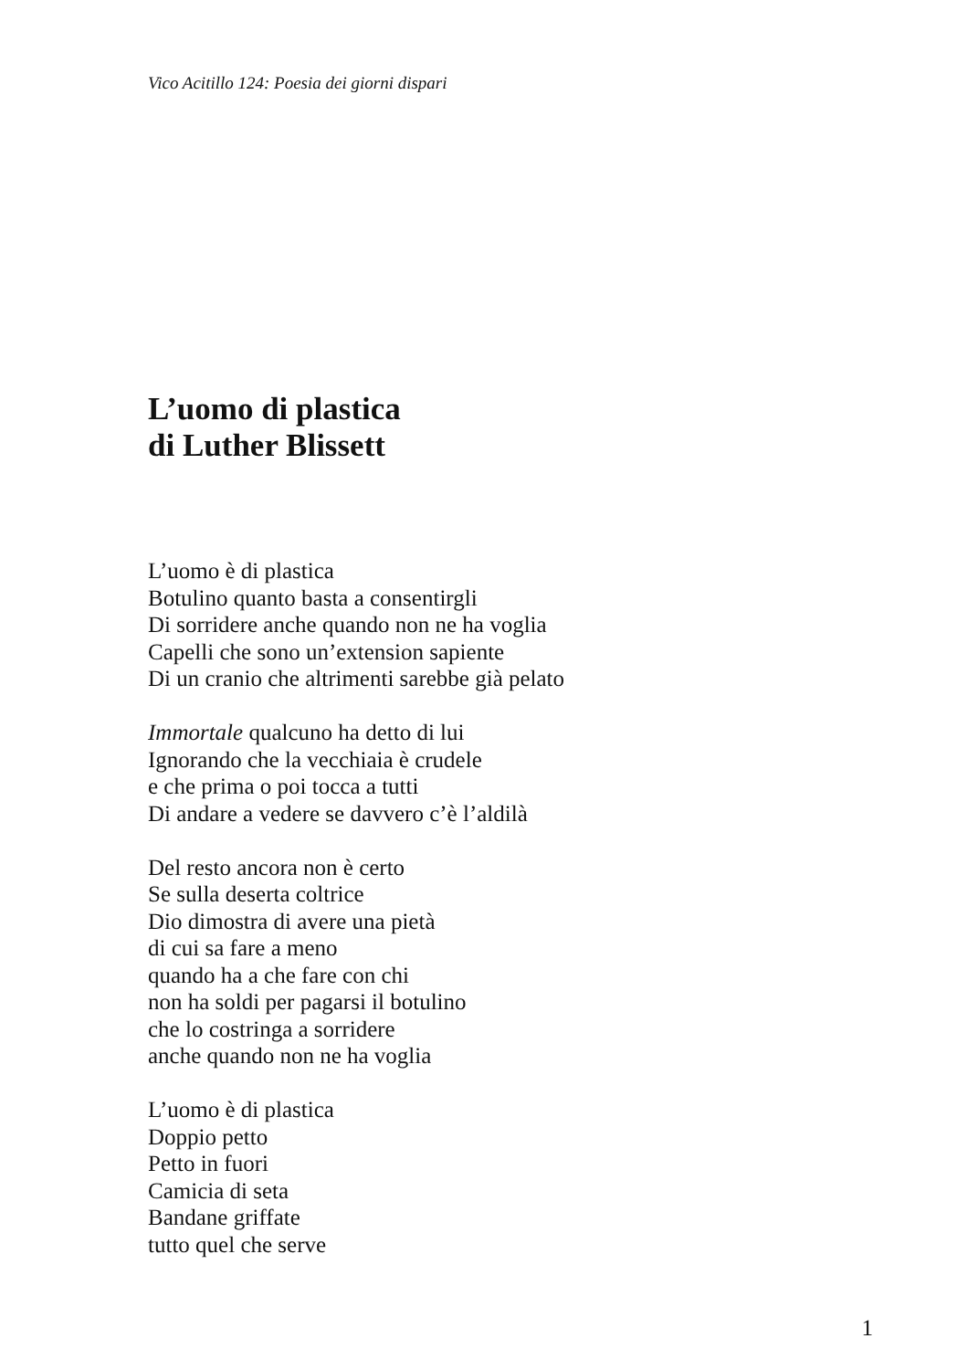Vico Acitillo 124: Poesia dei giorni dispari
L’uomo di plastica
di Luther Blissett
L’uomo è di plastica
Botulino quanto basta a consentirgli
Di sorridere anche quando non ne ha voglia
Capelli che sono un’extension sapiente
Di un cranio che altrimenti sarebbe già pelato
Immortale qualcuno ha detto di lui
Ignorando che la vecchiaia è crudele
e che prima o poi tocca a tutti
Di andare a vedere se davvero c’è l’aldilà
Del resto ancora non è certo
Se sulla deserta coltrice
Dio dimostra di avere una pietà
di cui sa fare a meno
quando ha a che fare con chi
non ha soldi per pagarsi il botulino
che lo costringa a sorridere
anche quando non ne ha voglia
L’uomo è di plastica
Doppio petto
Petto in fuori
Camicia di seta
Bandane griffate
tutto quel che serve
1